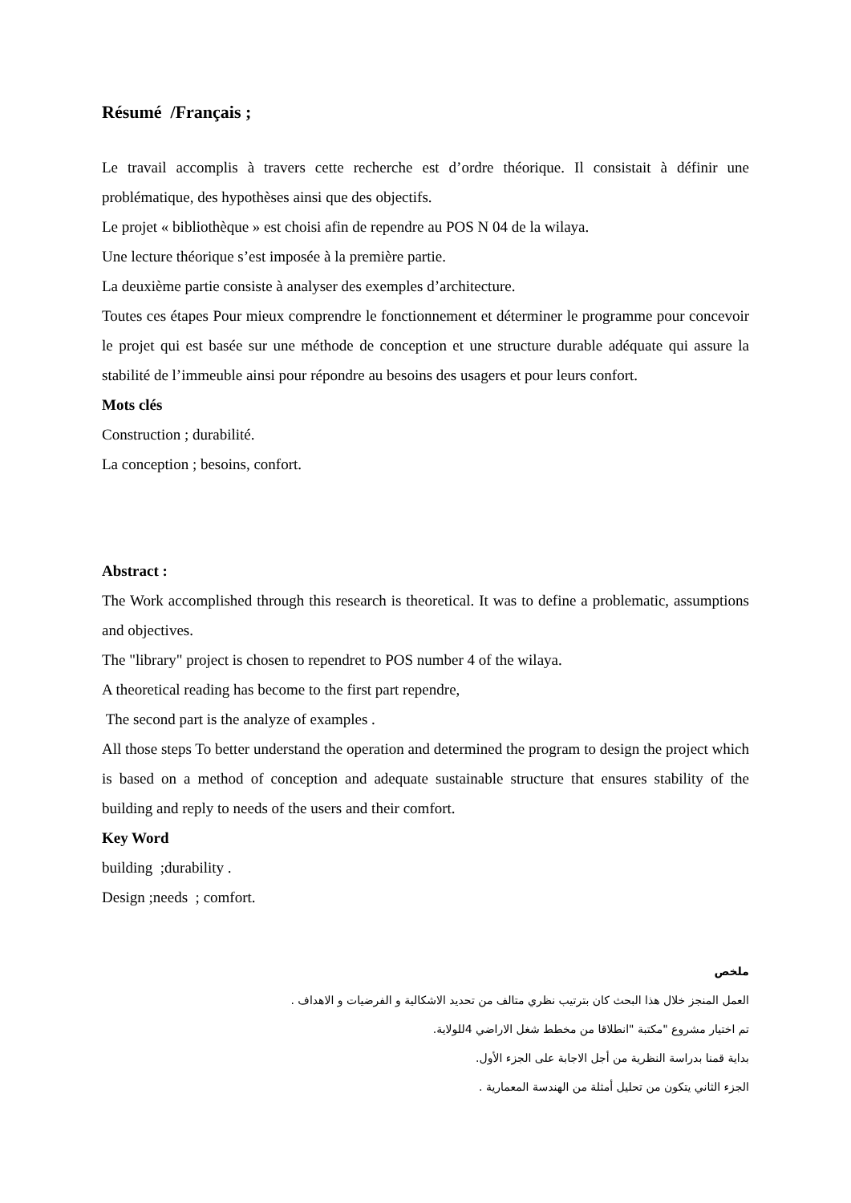Résumé /Français ;
Le travail accomplis à travers cette recherche est d’ordre théorique. Il consistait à définir une problématique, des hypothèses ainsi que des objectifs.
Le projet « bibliothèque » est choisi afin de rependre au POS N 04 de la wilaya.
Une lecture théorique s’est imposée à la première partie.
La deuxième partie consiste à analyser des exemples d’architecture.
Toutes ces étapes Pour mieux comprendre le fonctionnement et déterminer le programme pour concevoir le projet qui est basée sur une méthode de conception et une structure durable adéquate qui assure la stabilité de l’immeuble ainsi pour répondre au besoins des usagers et pour leurs confort.
Mots clés
Construction ; durabilité.
La conception ; besoins, confort.
Abstract :
The Work accomplished through this research is theoretical. It was to define a problematic, assumptions and objectives.
The "library" project is chosen to rependret to POS number 4 of the wilaya.
A theoretical reading has become to the first part rependre,
The second part is the analyze of examples .
All those steps To better understand the operation and determined the program to design the project which is based on a method of conception and adequate sustainable structure that ensures stability of the building and reply to needs of the users and their comfort.
Key Word
building ;durability .
Design ;needs ; comfort.
ملخص
العمل المنجز خلال هذا البحث كان بترتيب نظري متالف من تحديد الاشكالية و الفرضيات و الاهداف .
تم اختيار مشروع "مكتبة "انطلاقا من مخطط شغل الاراضي 4للولاية.
بداية قمنا بدراسة النظرية من أجل الاجابة على الجزء الأول.
الجزء الثاني يتكون من تحليل أمثلة من الهندسة المعمارية .